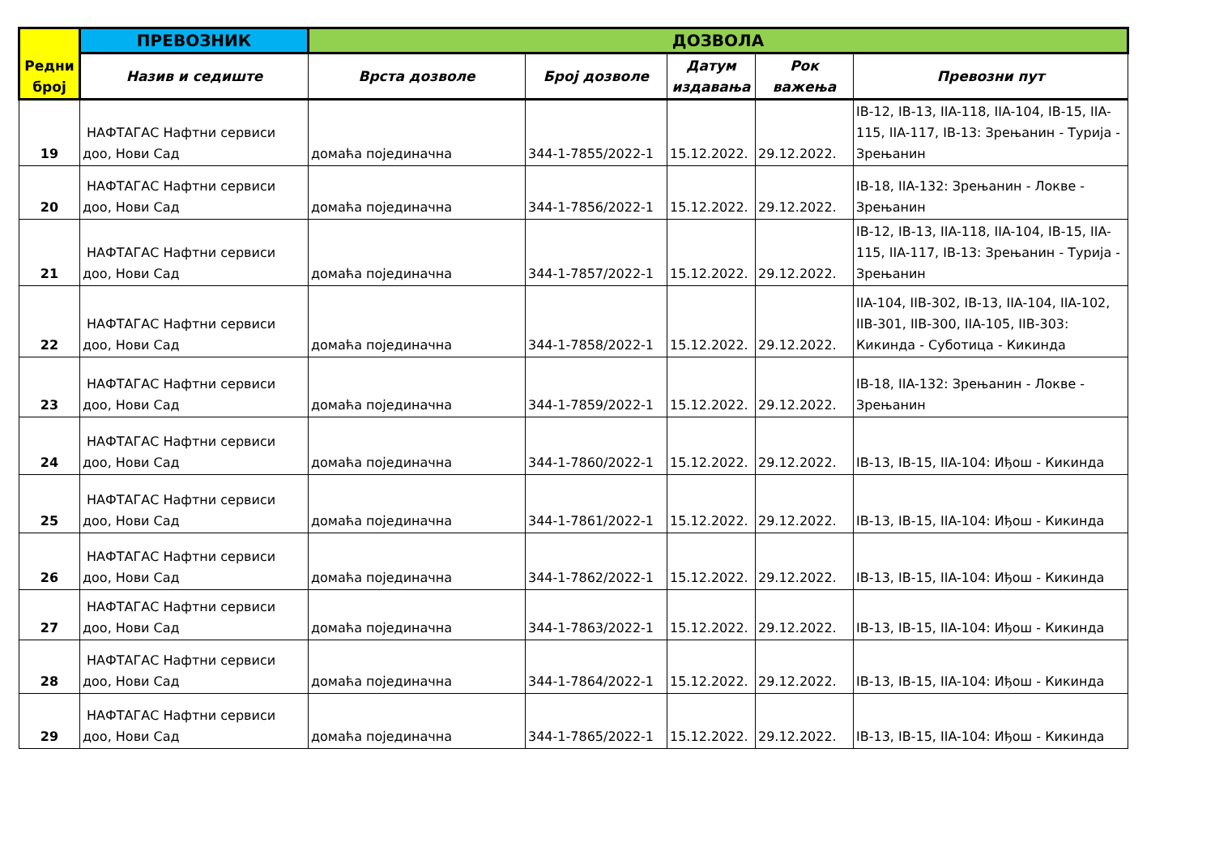| Редни број | ПРЕВОЗНИК | ДОЗВОЛА | | | | |
| --- | --- | --- | --- | --- | --- | --- |
| | Назив и седиште | Врста дозволе | Број дозволе | Датум издавања | Рок важења | Превозни пут |
| 19 | НАФТАГАС Нафтни сервиси доо, Нови Сад | домаћа појединачна | 344-1-7855/2022-1 | 15.12.2022. | 29.12.2022. | IB-12, IB-13, IIA-118, IIA-104, IB-15, IIA-115, IIA-117, IB-13: Зрењанин - Турија - Зрењанин |
| 20 | НАФТАГАС Нафтни сервиси доо, Нови Сад | домаћа појединачна | 344-1-7856/2022-1 | 15.12.2022. | 29.12.2022. | IB-18, IIA-132: Зрењанин - Локве - Зрењанин |
| 21 | НАФТАГАС Нафтни сервиси доо, Нови Сад | домаћа појединачна | 344-1-7857/2022-1 | 15.12.2022. | 29.12.2022. | IB-12, IB-13, IIA-118, IIA-104, IB-15, IIA-115, IIA-117, IB-13: Зрењанин - Турија - Зрењанин |
| 22 | НАФТАГАС Нафтни сервиси доо, Нови Сад | домаћа појединачна | 344-1-7858/2022-1 | 15.12.2022. | 29.12.2022. | IIA-104, IIB-302, IB-13, IIA-104, IIA-102, IIB-301, IIB-300, IIA-105, IIB-303: Кикинда - Суботица - Кикинда |
| 23 | НАФТАГАС Нафтни сервиси доо, Нови Сад | домаћа појединачна | 344-1-7859/2022-1 | 15.12.2022. | 29.12.2022. | IB-18, IIA-132: Зрењанин - Локве - Зрењанин |
| 24 | НАФТАГАС Нафтни сервиси доо, Нови Сад | домаћа појединачна | 344-1-7860/2022-1 | 15.12.2022. | 29.12.2022. | IB-13, IB-15, IIA-104: Иђош - Кикинда |
| 25 | НАФТАГАС Нафтни сервиси доо, Нови Сад | домаћа појединачна | 344-1-7861/2022-1 | 15.12.2022. | 29.12.2022. | IB-13, IB-15, IIA-104: Иђош - Кикинда |
| 26 | НАФТАГАС Нафтни сервиси доо, Нови Сад | домаћа појединачна | 344-1-7862/2022-1 | 15.12.2022. | 29.12.2022. | IB-13, IB-15, IIA-104: Иђош - Кикинда |
| 27 | НАФТАГАС Нафтни сервиси доо, Нови Сад | домаћа појединачна | 344-1-7863/2022-1 | 15.12.2022. | 29.12.2022. | IB-13, IB-15, IIA-104: Иђош - Кикинда |
| 28 | НАФТАГАС Нафтни сервиси доо, Нови Сад | домаћа појединачна | 344-1-7864/2022-1 | 15.12.2022. | 29.12.2022. | IB-13, IB-15, IIA-104: Иђош - Кикинда |
| 29 | НАФТАГАС Нафтни сервиси доо, Нови Сад | домаћа појединачна | 344-1-7865/2022-1 | 15.12.2022. | 29.12.2022. | IB-13, IB-15, IIA-104: Иђош - Кикинда |